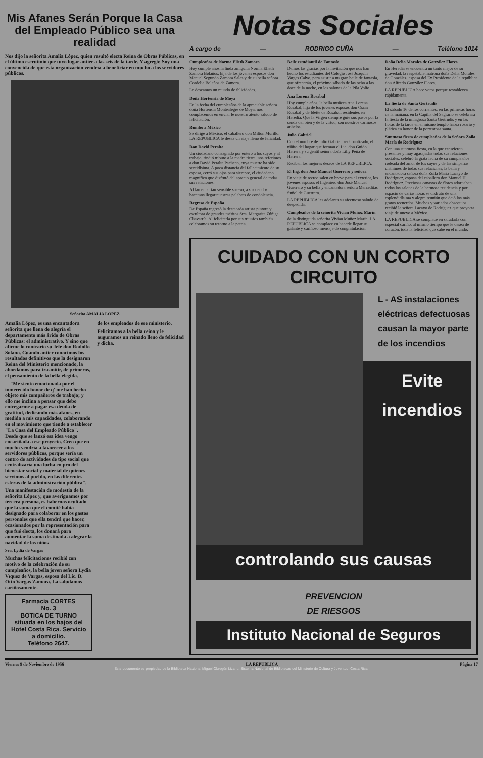Mis Afanes Serán Porque la Casa del Empleado Público sea una realidad
Nos dijo la señorita Amalia López, quien resultó electa Reina de Obras Públicas, en el último escrutinio que tuvo lugar antier a las seis de la tarde. Y agregó: Soy una convencida de que esta organización vendría a beneficiar en mucho a los servidores públicos.
Señorita AMALIA LOPEZ
Amalia López, es una encantadora señorita que llena de alegría el departamento más árido de Obras Públicas: el administrativo. Y sino que afirme lo contrario su Jefe don Rodolfo Solano. Cuando antier conocimos los resultados definitivos que la designaron Reina del Ministerio mencionado, la abordamos para trasmitir, de primeros, el pensamiento de la bella elegida.
—"Me siento emocionada por el inmerecido honor de q' me han hecho objeto mis compañeros de trabajo; y ello me inclina a pensar que debo entregarme a pagar esa deuda de gratitud, dedicando más afanes, en medida a mis capacidades, colaborando en el movimiento que tiende a establecer "La Casa del Empleado Público". Desde que se lanzó esa idea vengo encariñada a ese proyecto. Creo que en mucho vendría a favorecer a los servidores públicos, porque sería un centro de actividades de tipo social que centralizaría una lucha en pro del bienestar social y material de quienes servimos al pueblo, en las diferentes esferas de la administración pública".
Una manifestación de modestia de la señorita López y, que averiguamos por tercera persona, es habernos ocultado que la suma que el comité había designado para colaborar en los gastos personales que ella tendrá que hacer, ocasionados por la representación para que fué electa, los donará para aumentar la suma destinada a alegrar la navidad de los niños
Sra. Lydia de Vargas
Muchas felicitaciones recibió con motivo de la celebración de su cumpleaños, la bella joven señora Lydia Vıquez de Vargas, esposa del Lic. D. Otto Vargas Zamora. La saludamos cariñosamente.
Farmacia CORTES
No. 3
BOTICA DE TURNO
situada en los bajos del Hotel Costa Rica. Servicio a domicilio.
Teléfono 2647.
de los empleados de ese ministerio.
Felicitamos a la bella reina y le auguramos un reinado lleno de felicidad y dicha.
Notas Sociales
A cargo de — RODRIGO CUÑA — Teléfono 1014
Cumpleaños de Norma Elieth Zamora
Hoy cumple años la linda amiguita Norma Elieth Zamora Bolaños, hija de los jóvenes esposos don Manuel Segundo Zamora Salas y de su bella señora Cordelia Bolaños de Zamora.
Le deseamos un mundo de felicidades.
Doña Hortensia de Moya
En la fecha del cumpleaños de la apreciable señora doña Hortensia Montealegre de Moya, nos complacemos en enviar le nuestro atento saludo de felicitación.
Rumbo a México
Se dirige a México, el caballero don Milton Murillo. LA REPUBLICA le desea un viaje lleno de felicidad.
Don David Peralta
Un ciudadano consagrado por entero a los suyos y al trabajo, rindió tributo a la madre tierra, nos referimos a don David Peralta Pacheco, cuya muerte ha sido sentidísima. A poca distancia del fallecimiento de su esposa, cerró sus ojos para siempre, el ciudadano magnífico que disfrutó del aprecio general de todas sus relaciones.
Al lamentar tan sensible suceso, a sus deudos hacemos llegar nuestras palabras de condolencia.
Regreso de España
De España regresó la destacada artista pintora y escultora de grandes méritos Srta. Margarita Zúñiga Chavarría. Al felicitarla por sus triunfos también celebramos su retorno a la patria.
Baile estudiantil de Fantasía
Damos las gracias por la invitación que nos han hecho los estudiantes del Colegio José Joaquín Vargas Calvo, para asistir a un gran baile de fantasía, que ofrecerán, el próximo sábado de las ocho a las doce de la noche, en los salones de la Pila Volio.
Ana Lorena Rosabal
Hoy cumple años, la bella muñeca Ana Lorena Rosabal, hija de los jóvenes esposos don Oscar Rosabal y de Idette de Rosabal, residentes en Heredia. Que la Virgen siempre guíe sus pasos por la senda del bien y de la virtud, son nuestros cariñosos anhelos.
Julio Gabriel
Con el nombre de Julio Gabriel, será bautizado, el niñito del hogar que forman el Lic. don Guido Herrera y su gentil señora doña Lilly Peña de Herrera.
Reciban los mejores deseos de LA REPUBLICA.
El Ing. don José Manuel Guerrero y señora
En viaje de recreo salen en breve para el exterior, los jóvenes esposos el Ingeniero don José Manuel Guerrero y su bella y encantadora señora Merceditas Suñol de Guerrero.
LA REPUBLICA les adelanta su afectuoso saludo de despedida.
Cumpleaños de la señorita Vivian Muñoz Marín
de la distinguida señorita Vivian Muñoz Marín, LA REPUBLICA se complace en hacerle llegar su galante y cariñoso mensaje de congratulación.
Doña Delia Morales de González Flores
En Heredia se encuentra un tanto mejor de su gravedad, la respetable matrona doña Delia Morales de González, esposa del Ex Presidente de la república don Alfredo González Flores.
LA REPUBLICA hace votos porque restablezca rápidamente.
La fiesta de Santa Gertrudis
El sábado 16 de los corrientes, en las primeras horas de la mañana, en la Capilla del Sagrario se celebrará la fiesta de la milagrosa Santa Gertrudis y en las horas de la tarde en el mismo templo habrá rosario y plática en honor de la portentosa santa.
Suntuosa fiesta de cumpleaños de la Señora Zoila María de Rodríguez
Con una suntuosa fiesta, en la que estuvieron presentes y muy agasajadas todas sus relaciones sociales, celebró la grata fecha de su cumpleaños rodeada del amor de los suyos y de las simpatías unánimes de todas sus relaciones, la bella y encantadora señora doña Zoila María Lacayo de Rodríguez, esposa del caballero don Manuel H. Rodríguez. Preciosas canastas de flores adornaban todos los salones de la hermosa residencia y por espacio de varias horas se disfrutó de una esplendidísima y alegre reunión que dejó los más gratos recuerdos. Muchos y variados obsequios recibió la señora Lacayo de Rodríguez que proyecta viaje de nuevo a México.
LA REPUBLICA se complace en saludarla con especial cariño, al mismo tiempo que le desea de corazón, toda la felicidad que cabe en el mundo.
CUIDADO CON UN CORTO CIRCUITO
L - AS instalaciones eléctricas defectuosas causan la mayor parte de los incendios
Evite incendios controlando sus causas
PREVENCION
DE RIESGOS
Instituto Nacional de Seguros
Viernes 9 de Noviembre de 1956 LA REPUBLICA Página 17
Este documento es propiedad de la Biblioteca Nacional Miguel Obregón Lizano. Sistema Nacional de Bibliotecas del Ministerio de Cultura y Juventud, Costa Rica.